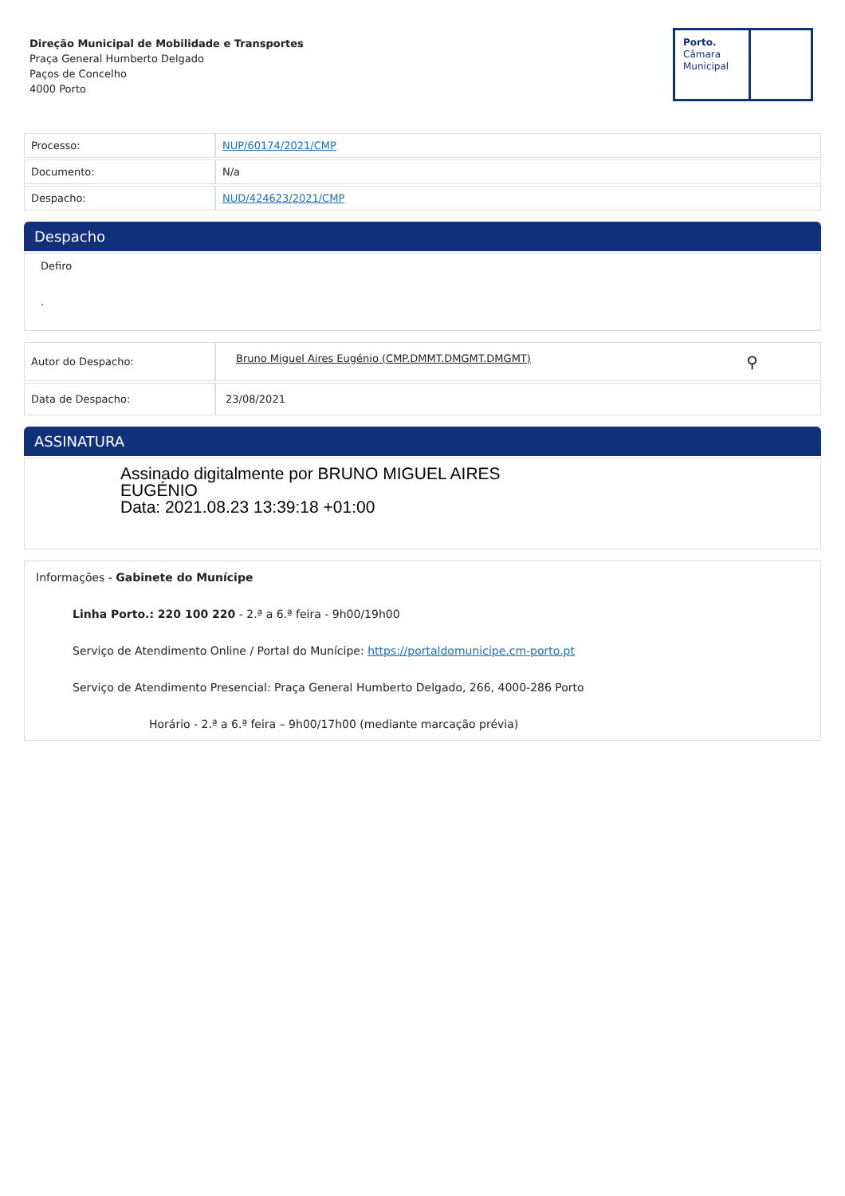Direção Municipal de Mobilidade e Transportes
Praça General Humberto Delgado
Paços de Concelho
4000 Porto
Porto.
Câmara
Municipal
| Processo: | NUP/60174/2021/CMP |
| Documento: | N/a |
| Despacho: | NUD/424623/2021/CMP |
Despacho
Defiro
.
| Autor do Despacho: | Bruno Miguel Aires Eugénio (CMP.DMMT.DMGMT.DMGMT) ⚲ |
| Data de Despacho: | 23/08/2021 |
ASSINATURA
Assinado digitalmente por BRUNO MIGUEL AIRES
EUGÉNIO
Data: 2021.08.23 13:39:18 +01:00
Informações - Gabinete do Munícipe
Linha Porto.: 220 100 220 - 2.ª a 6.ª feira - 9h00/19h00
Serviço de Atendimento Online / Portal do Munícipe: https://portaldomunicipe.cm-porto.pt
Serviço de Atendimento Presencial: Praça General Humberto Delgado, 266, 4000-286 Porto
Horário - 2.ª a 6.ª feira – 9h00/17h00 (mediante marcação prévia)